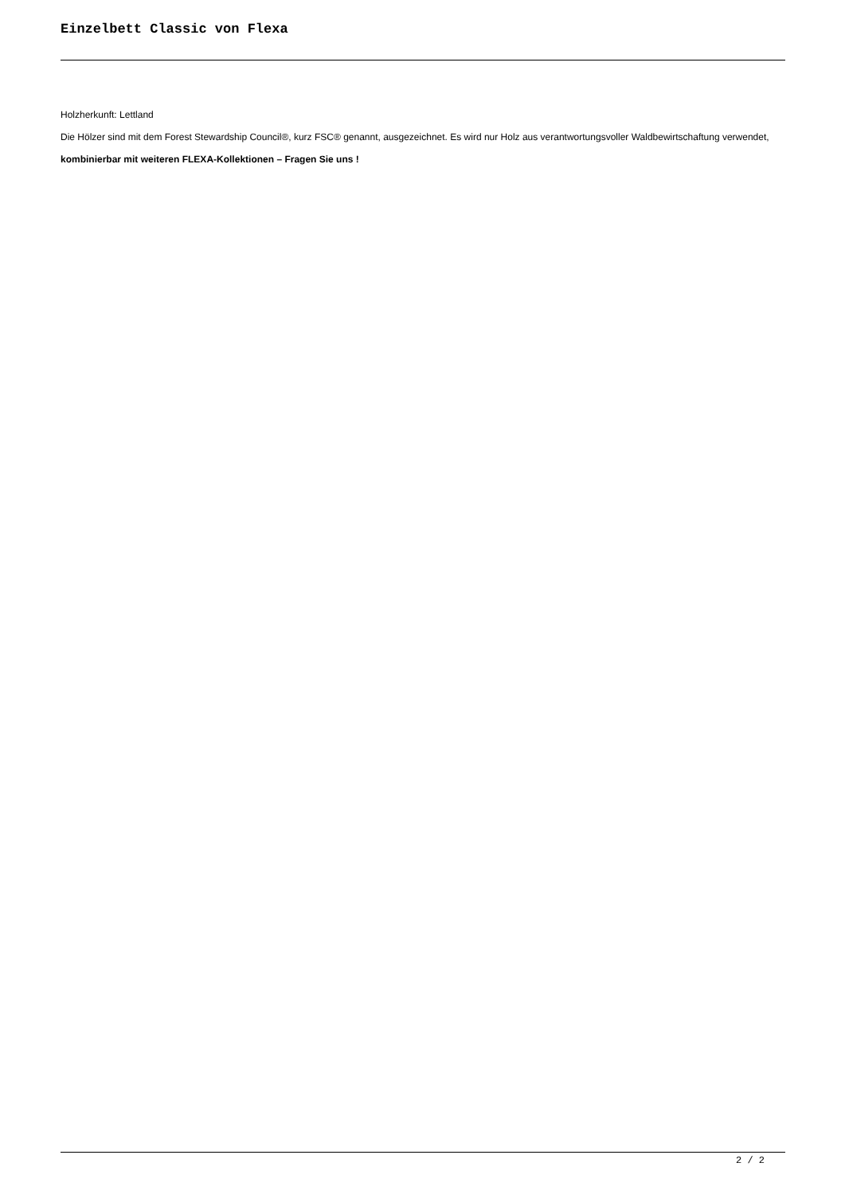Einzelbett Classic von Flexa
Holzherkunft: Lettland
Die Hölzer sind mit dem Forest Stewardship Council®, kurz FSC® genannt, ausgezeichnet. Es wird nur Holz aus verantwortungsvoller Waldbewirtschaftung verwendet,
kombinierbar mit weiteren FLEXA-Kollektionen – Fragen Sie uns !
2 / 2